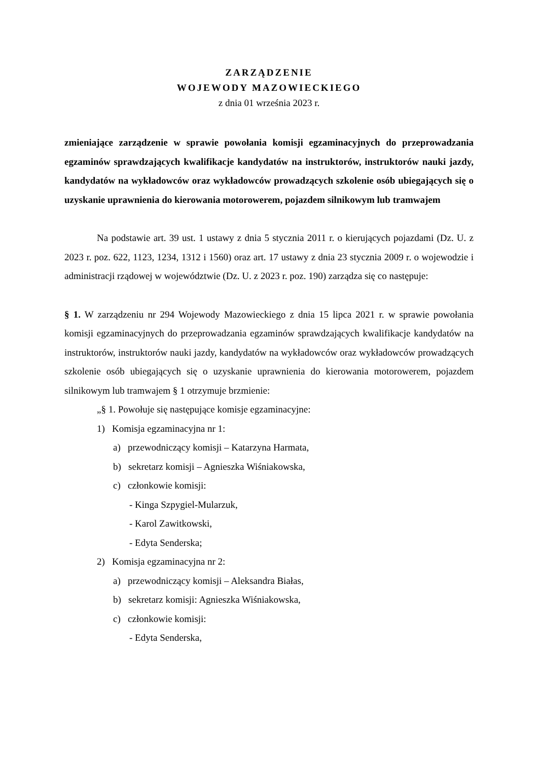ZARZĄDZENIE
WOJEWODY MAZOWIECKIEGO
z dnia 01 września 2023 r.
zmieniające zarządzenie w sprawie powołania komisji egzaminacyjnych do przeprowadzania egzaminów sprawdzających kwalifikacje kandydatów na instruktorów, instruktorów nauki jazdy, kandydatów na wykładowców oraz wykładowców prowadzących szkolenie osób ubiegających się o uzyskanie uprawnienia do kierowania motorowerem, pojazdem silnikowym lub tramwajem
Na podstawie art. 39 ust. 1 ustawy z dnia 5 stycznia 2011 r. o kierujących pojazdami (Dz. U. z 2023 r. poz. 622, 1123, 1234, 1312 i 1560) oraz art. 17 ustawy z dnia 23 stycznia 2009 r. o wojewodzie i administracji rządowej w województwie (Dz. U. z 2023 r. poz. 190) zarządza się co następuje:
§ 1. W zarządzeniu nr 294 Wojewody Mazowieckiego z dnia 15 lipca 2021 r. w sprawie powołania komisji egzaminacyjnych do przeprowadzania egzaminów sprawdzających kwalifikacje kandydatów na instruktorów, instruktorów nauki jazdy, kandydatów na wykładowców oraz wykładowców prowadzących szkolenie osób ubiegających się o uzyskanie uprawnienia do kierowania motorowerem, pojazdem silnikowym lub tramwajem § 1 otrzymuje brzmienie:
„§ 1. Powołuje się następujące komisje egzaminacyjne:
1) Komisja egzaminacyjna nr 1:
a) przewodniczący komisji – Katarzyna Harmata,
b) sekretarz komisji – Agnieszka Wiśniakowska,
c) członkowie komisji:
- Kinga Szpygiel-Mularzuk,
- Karol Zawitkowski,
- Edyta Senderska;
2) Komisja egzaminacyjna nr 2:
a) przewodniczący komisji – Aleksandra Białas,
b) sekretarz komisji: Agnieszka Wiśniakowska,
c) członkowie komisji:
- Edyta Senderska,